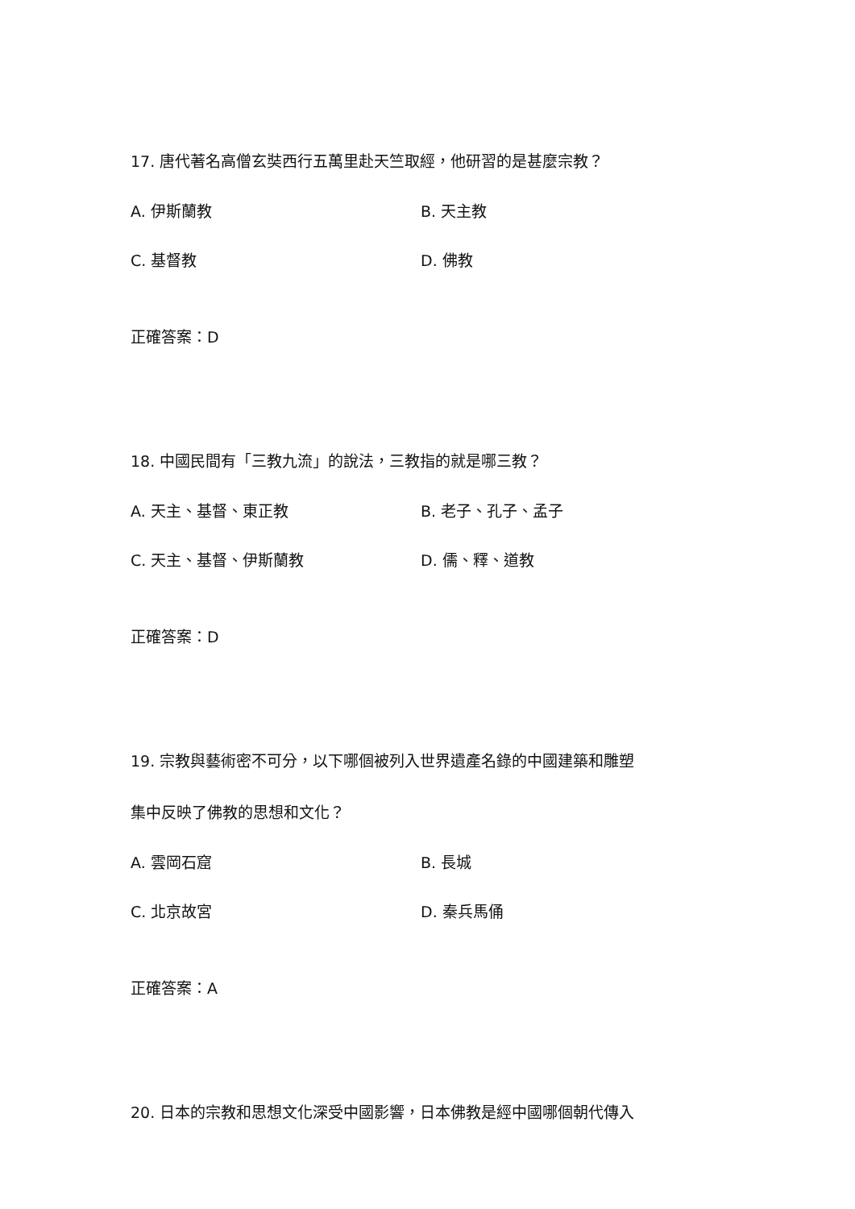17. 唐代著名高僧玄奘西行五萬里赴天竺取經，他研習的是甚麼宗教？
A. 伊斯蘭教 B. 天主教
C. 基督教 D. 佛教
正確答案：D
18. 中國民間有「三教九流」的說法，三教指的就是哪三教？
A. 天主、基督、東正教 B. 老子、孔子、孟子
C. 天主、基督、伊斯蘭教 D. 儒、釋、道教
正確答案：D
19. 宗教與藝術密不可分，以下哪個被列入世界遺產名錄的中國建築和雕塑
集中反映了佛教的思想和文化？
A. 雲岡石窟 B. 長城
C. 北京故宮 D. 秦兵馬俑
正確答案：A
20. 日本的宗教和思想文化深受中國影響，日本佛教是經中國哪個朝代傳入